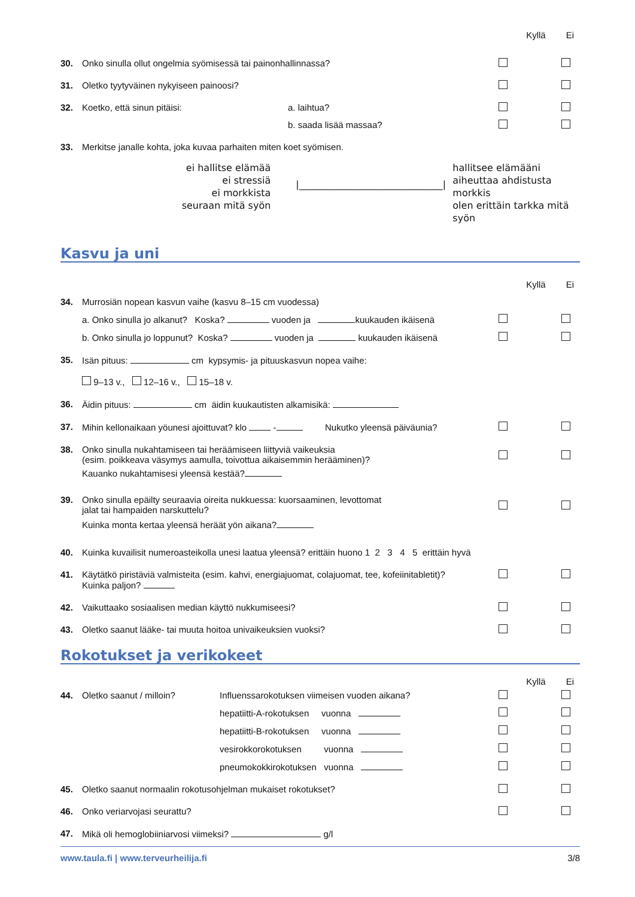Kyllä Ei
30. Onko sinulla ollut ongelmia syömisessä tai painonhallinnassa?
31. Oletko tyytyväinen nykyiseen painoosi?
32. Koetko, että sinun pitäisi: a. laihtua?
b. saada lisää massaa?
33. Merkitse janalle kohta, joka kuvaa parhaiten miten koet syömisen.
ei hallitse elämää
ei stressiä
ei morkkista
seuraan mitä syön
|______________________________|
hallitsee elämääni
aiheuttaa ahdistusta
morkkis
olen erittäin tarkka mitä syön
Kasvu ja uni
Kyllä Ei
34. Murrosiän nopean kasvun vaihe (kasvu 8–15 cm vuodessa)
a. Onko sinulla jo alkanut? Koska? vuoden ja kuukauden ikäisenä
b. Onko sinulla jo loppunut? Koska? vuoden ja kuukauden ikäisenä
35. Isän pituus: cm kypsymis- ja pituuskasvun nopea vaihe:
9–13 v., 12–16 v., 15–18 v.
36. Äidin pituus: cm äidin kuukautisten alkamisikä:
37. Mihin kellonaikaan yöunesi ajoittuvat? klo - Nukutko yleensä päiväunia?
38. Onko sinulla nukahtamiseen tai heräämiseen liittyviä vaikeuksia
(esim. poikkeava väsymys aamulla, toivottua aikaisemmin herääminen)?
Kauanko nukahtamisesi yleensä kestää?
39. Onko sinulla epäilty seuraavia oireita nukkuessa: kuorsaaminen, levottomat
jalat tai hampaiden narskuttelu?
Kuinka monta kertaa yleensä heräät yön aikana?
40. Kuinka kuvailisit numeroasteikolla unesi laatua yleensä? erittäin huono 1 2 3 4 5 erittäin hyvä
41. Käytätkö piristäviä valmisteita (esim. kahvi, energiajuomat, colajuomat, tee, kofeiinitabletit)?
Kuinka paljon?
42. Vaikuttaako sosiaalisen median käyttö nukkumiseesi?
43. Oletko saanut lääke- tai muuta hoitoa univaikeuksien vuoksi?
Rokotukset ja verikokeet
Kyllä Ei
44. Oletko saanut / milloin? Influenssarokotuksen viimeisen vuoden aikana?
hepatiitti-A-rokotuksen vuonna
hepatiitti-B-rokotuksen vuonna
vesirokkorokotuksen vuonna
pneumokokkirokotuksen vuonna
45. Oletko saanut normaalin rokotusohjelman mukaiset rokotukset?
46. Onko veriarvojasi seurattu?
47. Mikä oli hemoglobiiniarvosi viimeksi? g/l
www.taula.fi | www.terveurheilija.fi 3/8